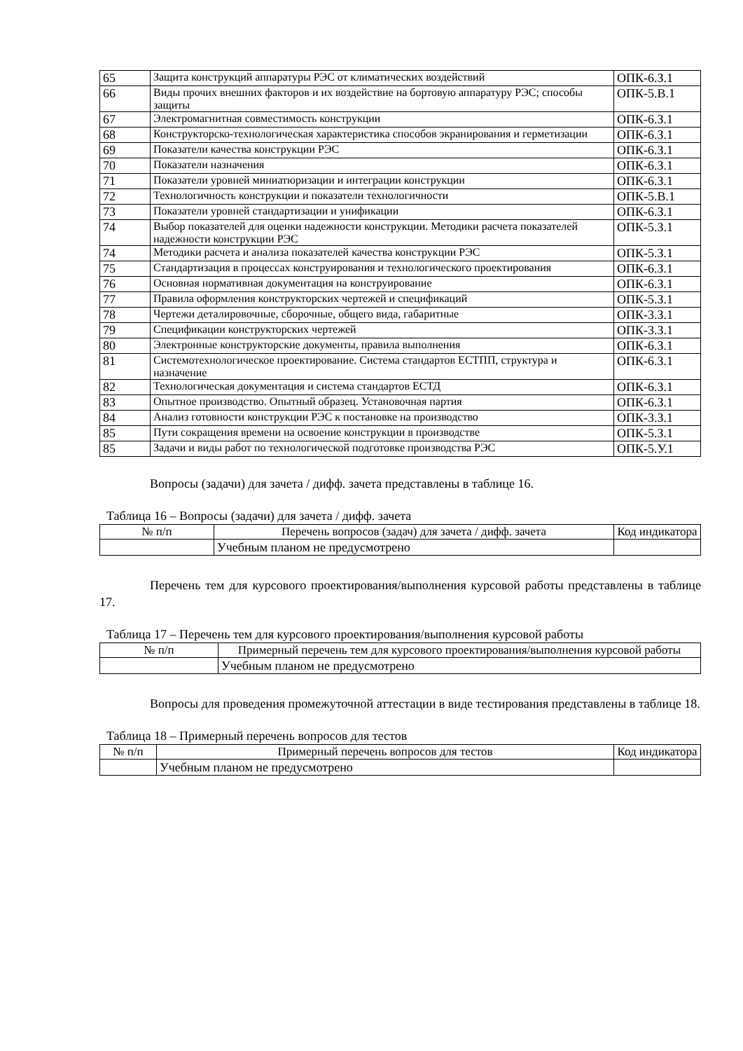| 65 | Защита конструкций аппаратуры РЭС от климатических воздействий | ОПК-6.З.1 |
| 66 | Виды прочих внешних факторов и их воздействие на бортовую аппаратуру РЭС; способы защиты | ОПК-5.В.1 |
| 67 | Электромагнитная совместимость конструкции | ОПК-6.З.1 |
| 68 | Конструкторско-технологическая характеристика способов экранирования и герметизации | ОПК-6.З.1 |
| 69 | Показатели качества конструкции РЭС | ОПК-6.З.1 |
| 70 | Показатели назначения | ОПК-6.З.1 |
| 71 | Показатели уровней миниатюризации и интеграции конструкции | ОПК-6.З.1 |
| 72 | Технологичность конструкции и показатели технологичности | ОПК-5.В.1 |
| 73 | Показатели уровней стандартизации и унификации | ОПК-6.З.1 |
| 74 | Выбор показателей для оценки надежности конструкции. Методики расчета показателей надежности конструкции РЭС | ОПК-5.З.1 |
| 74 | Методики расчета и анализа показателей качества конструкции РЭС | ОПК-5.З.1 |
| 75 | Стандартизация в процессах конструирования и технологического проектирования | ОПК-6.З.1 |
| 76 | Основная нормативная документация на конструирование | ОПК-6.З.1 |
| 77 | Правила оформления конструкторских чертежей и спецификаций | ОПК-5.З.1 |
| 78 | Чертежи деталировочные, сборочные, общего вида, габаритные | ОПК-3.З.1 |
| 79 | Спецификации конструкторских чертежей | ОПК-3.З.1 |
| 80 | Электронные конструкторские документы, правила выполнения | ОПК-6.З.1 |
| 81 | Системотехнологическое проектирование. Система стандартов ЕСТПП, структура и назначение | ОПК-6.З.1 |
| 82 | Технологическая документация и система стандартов ЕСТД | ОПК-6.З.1 |
| 83 | Опытное производство. Опытный образец. Установочная партия | ОПК-6.З.1 |
| 84 | Анализ готовности конструкции РЭС к постановке на производство | ОПК-3.З.1 |
| 85 | Пути сокращения времени на освоение конструкции в производстве | ОПК-5.З.1 |
| 85 | Задачи и виды работ по технологической подготовке производства РЭС | ОПК-5.У.1 |
Вопросы (задачи) для зачета / дифф. зачета представлены в таблице 16.
Таблица 16 – Вопросы (задачи) для зачета / дифф. зачета
| № п/п | Перечень вопросов (задач) для зачета / дифф. зачета | Код индикатора |
| --- | --- | --- |
| | Учебным планом не предусмотрено | |
Перечень тем для курсового проектирования/выполнения курсовой работы представлены в таблице 17.
Таблица 17 – Перечень тем для курсового проектирования/выполнения курсовой работы
| № п/п | Примерный перечень тем для курсового проектирования/выполнения курсовой работы |
| --- | --- |
| | Учебным планом не предусмотрено |
Вопросы для проведения промежуточной аттестации в виде тестирования представлены в таблице 18.
Таблица 18 – Примерный перечень вопросов для тестов
| № п/п | Примерный перечень вопросов для тестов | Код индикатора |
| --- | --- | --- |
| | Учебным планом не предусмотрено | |